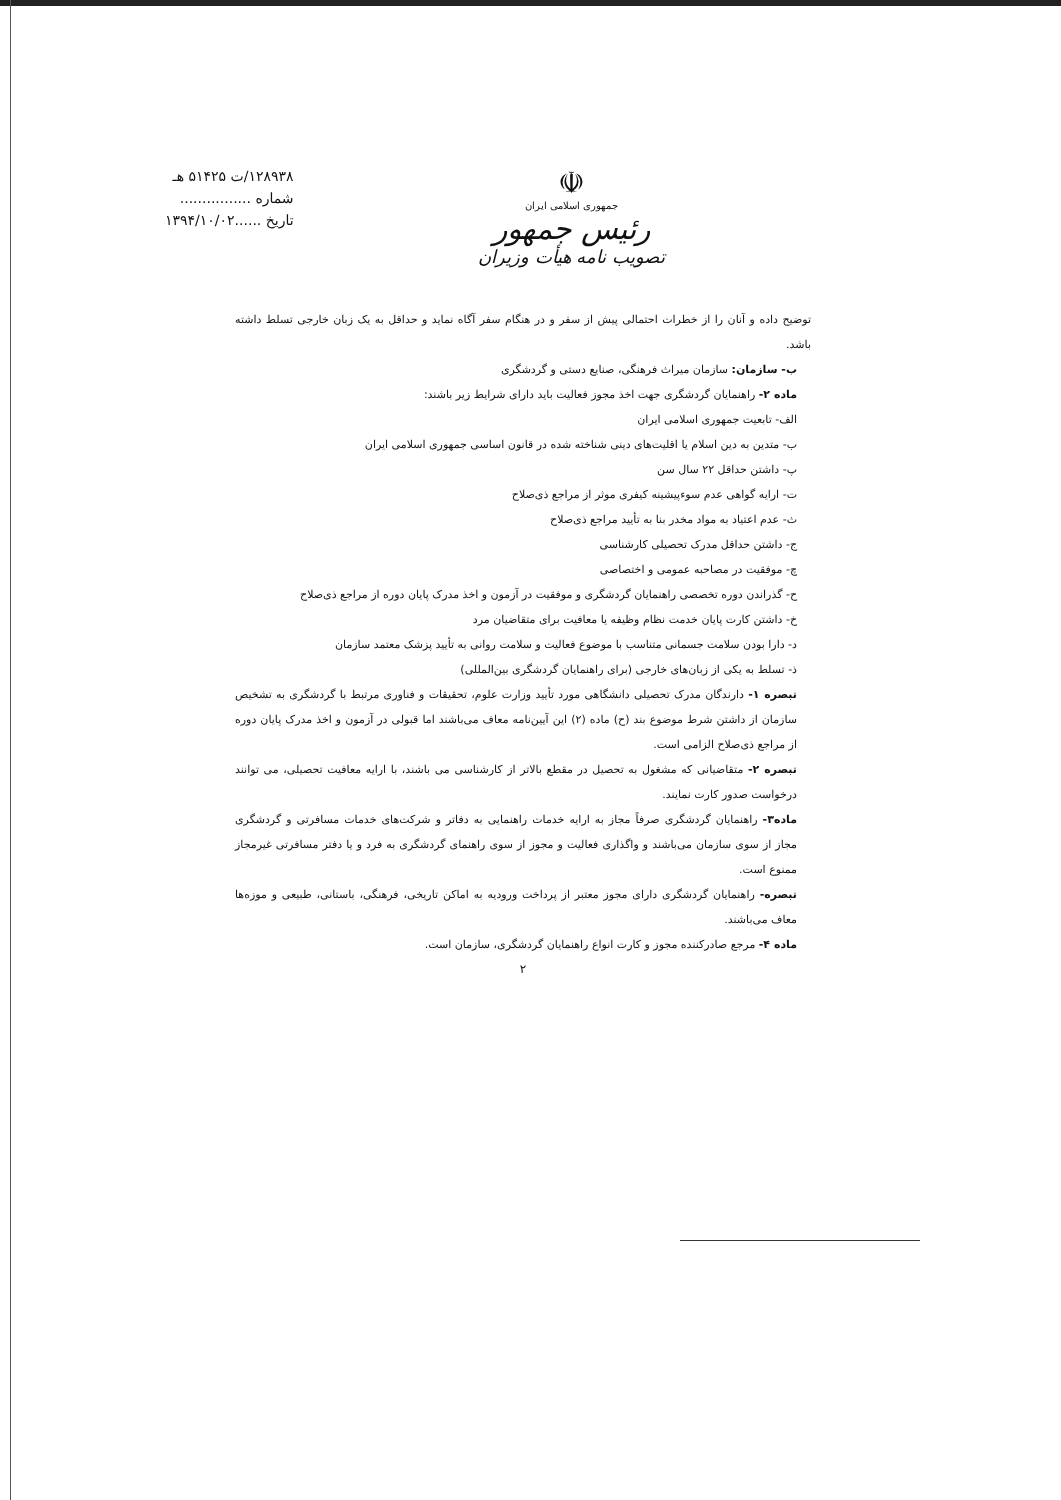۱۲۸۹۳۸/ت ۵۱۴۲۵ هـ
شماره ................
تاریخ ......۱۳۹۴/۱۰/۰۲
☫
جمهوری اسلامی ایران
رئیس جمهور
تصویب نامه هیأت وزیران
توضیح داده و آنان را از خطرات احتمالی پیش از سفر و در هنگام سفر آگاه نماید و حداقل به یک زبان خارجی تسلط داشته باشد.
ب- سازمان: سازمان میراث فرهنگی، صنایع دستی و گردشگری
ماده ۲- راهنمایان گردشگری جهت اخذ مجوز فعالیت باید دارای شرایط زیر باشند:
الف- تابعیت جمهوری اسلامی ایران
ب- متدین به دین اسلام یا اقلیت‌های دینی شناخته شده در قانون اساسی جمهوری اسلامی ایران
پ- داشتن حداقل ۲۲ سال سن
ت- ارایه گواهی عدم سوءپیشینه کیفری موثر از مراجع ذی‌صلاح
ث- عدم اعتیاد به مواد مخدر بنا به تأیید مراجع ذی‌صلاح
ج- داشتن حداقل مدرک تحصیلی کارشناسی
چ- موفقیت در مصاحبه عمومی و اختصاصی
ح- گذراندن دوره تخصصی راهنمایان گردشگری و موفقیت در آزمون و اخذ مدرک پایان دوره از مراجع ذی‌صلاح
خ- داشتن کارت پایان خدمت نظام وظیفه یا معافیت برای متقاضیان مرد
د- دارا بودن سلامت جسمانی متناسب با موضوع فعالیت و سلامت روانی به تأیید پزشک معتمد سازمان
ذ- تسلط به یکی از زبان‌های خارجی (برای راهنمایان گردشگری بین‌المللی)
تبصره ۱- دارندگان مدرک تحصیلی دانشگاهی مورد تأیید وزارت علوم، تحقیقات و فناوری مرتبط با گردشگری به تشخیص سازمان از داشتن شرط موضوع بند (ح) ماده (۲) این آیین‌نامه معاف می‌باشند اما قبولی در آزمون و اخذ مدرک پایان دوره از مراجع ذی‌صلاح الزامی است.
تبصره ۲- متقاضیانی که مشغول به تحصیل در مقطع بالاتر از کارشناسی می باشند، با ارایه معافیت تحصیلی، می توانند درخواست صدور کارت نمایند.
ماده۳- راهنمایان گردشگری صرفاً مجاز به ارایه خدمات راهنمایی به دفاتر و شرکت‌های خدمات مسافرتی و گردشگری مجاز از سوی سازمان می‌باشند و واگذاری فعالیت و مجوز از سوی راهنمای گردشگری به فرد و یا دفتر مسافرتی غیرمجاز ممنوع است.
تبصره- راهنمایان گردشگری دارای مجوز معتبر از پرداخت ورودیه به اماکن تاریخی، فرهنگی، باستانی، طبیعی و موزه‌ها معاف می‌باشند.
ماده ۴- مرجع صادرکننده مجوز و کارت انواع راهنمایان گردشگری، سازمان است.
۲